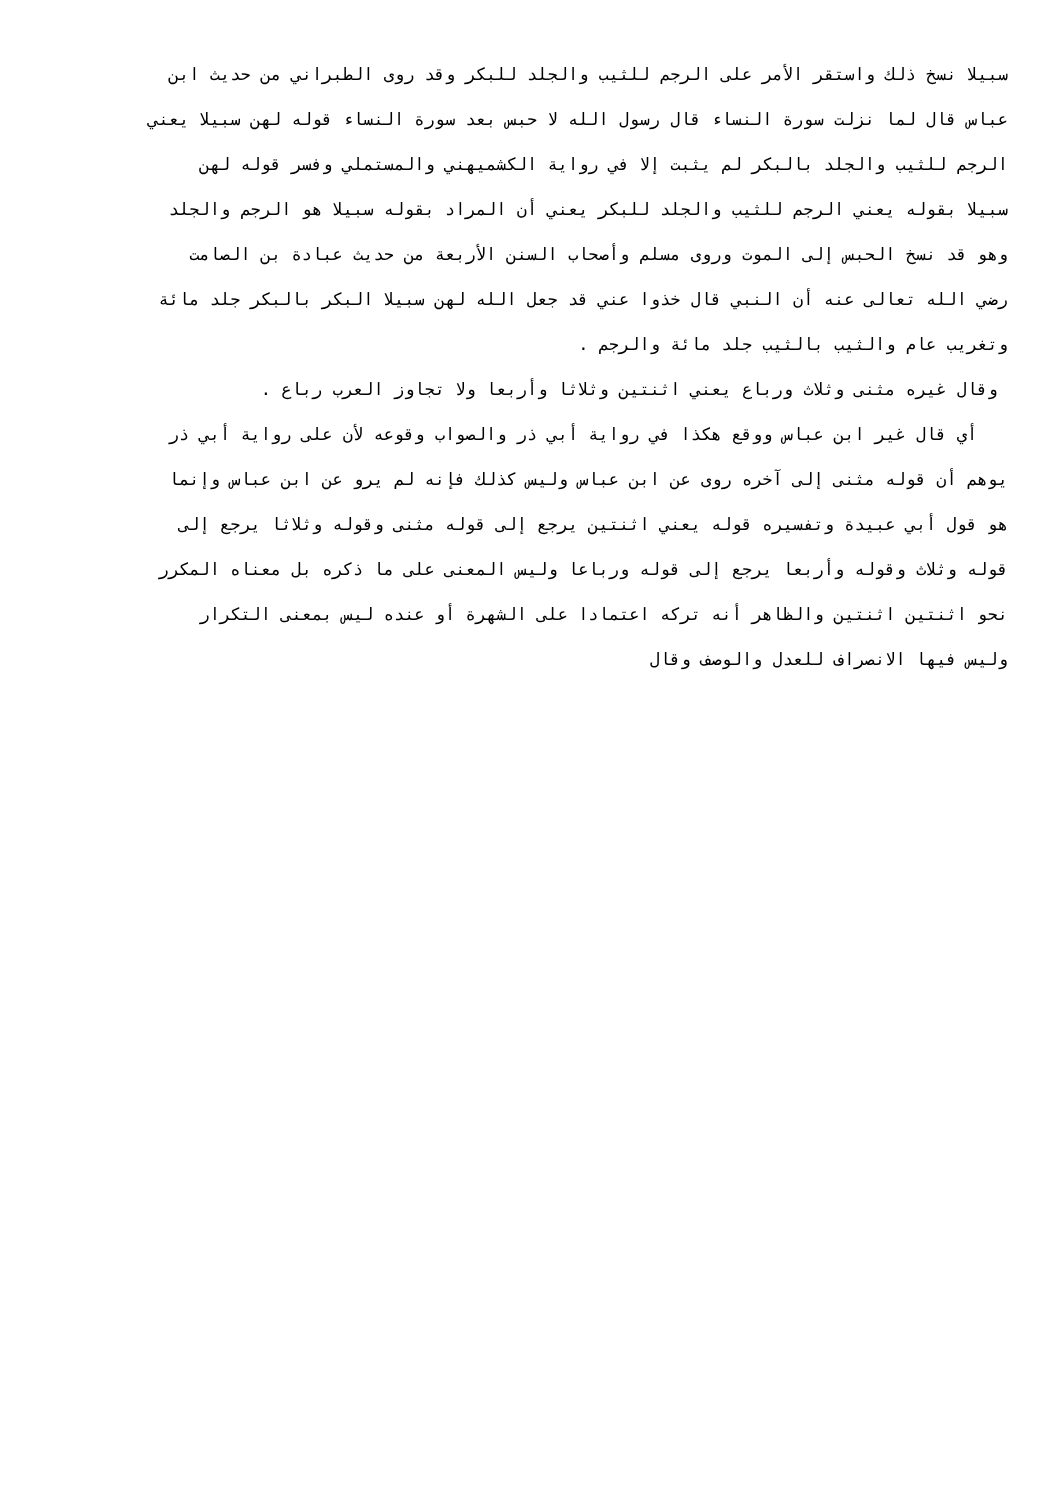سبيلا نسخ ذلك واستقر الأمر على الرجم للثيب والجلد للبكر وقد روى الطبراني من حديث ابن
عباس قال لما نزلت سورة النساء قال رسول الله لا حبس بعد سورة النساء قوله لهن سبيلا يعني
الرجم للثيب والجلد بالبكر لم يثبت إلا في رواية الكشميهني والمستملي وفسر قوله لهن
سبيلا بقوله يعني الرجم للثيب والجلد للبكر يعني أن المراد بقوله سبيلا هو الرجم والجلد
وهو قد نسخ الحبس إلى الموت وروى مسلم وأصحاب السنن الأربعة من حديث عبادة بن الصامت
رضي الله تعالى عنه أن النبي قال خذوا عني قد جعل الله لهن سبيلا البكر بالبكر جلد مائة
وتغريب عام والثيب بالثيب جلد مائة والرجم .
وقال غيره مثنى وثلاث ورباع يعني اثنتين وثلاثا وأربعا ولا تجاوز العرب رباع .
أي قال غير ابن عباس ووقع هكذا في رواية أبي ذر والصواب وقوعه لأن على رواية أبي ذر
يوهم أن قوله مثنى إلى آخره روى عن ابن عباس وليس كذلك فإنه لم يرو عن ابن عباس وإنما
هو قول أبي عبيدة وتفسيره قوله يعني اثنتين يرجع إلى قوله مثنى وقوله وثلاثا يرجع إلى
قوله وثلاث وقوله وأربعا يرجع إلى قوله ورباعا وليس المعنى على ما ذكره بل معناه المكرر
نحو اثنتين اثنتين والظاهر أنه تركه اعتمادا على الشهرة أو عنده ليس بمعنى التكرار
وليس فيها الانصراف للعدل والوصف وقال